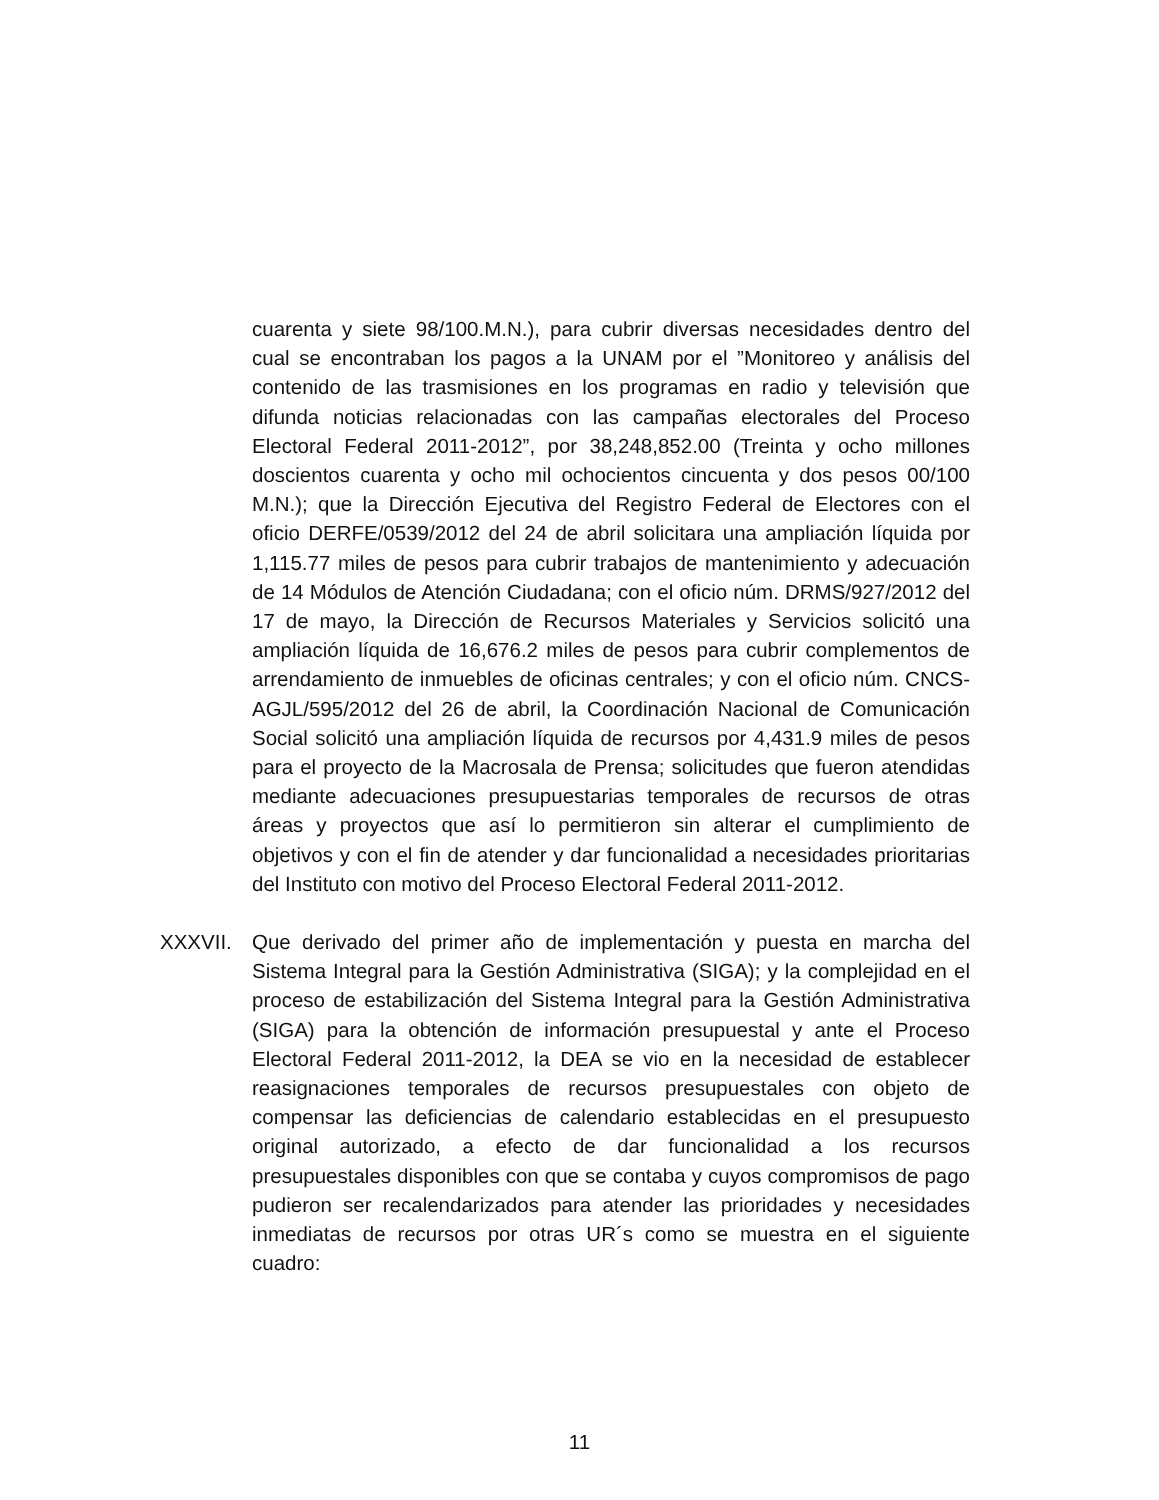cuarenta y siete 98/100.M.N.), para cubrir diversas necesidades dentro del cual se encontraban los pagos a la UNAM por el ”Monitoreo y análisis del contenido de las trasmisiones en los programas en radio y televisión que difunda noticias relacionadas con las campañas electorales del Proceso Electoral Federal 2011-2012”, por 38,248,852.00 (Treinta y ocho millones doscientos cuarenta y ocho mil ochocientos cincuenta y dos pesos 00/100 M.N.); que la Dirección Ejecutiva del Registro Federal de Electores con el oficio DERFE/0539/2012 del 24 de abril solicitara una ampliación líquida por 1,115.77 miles de pesos para cubrir trabajos de mantenimiento y adecuación de 14 Módulos de Atención Ciudadana; con el oficio núm. DRMS/927/2012 del 17 de mayo, la Dirección de Recursos Materiales y Servicios solicitó una ampliación líquida de 16,676.2 miles de pesos para cubrir complementos de arrendamiento de inmuebles de oficinas centrales; y con el oficio núm. CNCS-AGJL/595/2012 del 26 de abril, la Coordinación Nacional de Comunicación Social solicitó una ampliación líquida de recursos por 4,431.9 miles de pesos para el proyecto de la Macrosala de Prensa; solicitudes que fueron atendidas mediante adecuaciones presupuestarias temporales de recursos de otras áreas y proyectos que así lo permitieron sin alterar el cumplimiento de objetivos y con el fin de atender y dar funcionalidad a necesidades prioritarias del Instituto con motivo del Proceso Electoral Federal 2011-2012.
XXXVII. Que derivado del primer año de implementación y puesta en marcha del Sistema Integral para la Gestión Administrativa (SIGA); y la complejidad en el proceso de estabilización del Sistema Integral para la Gestión Administrativa (SIGA) para la obtención de información presupuestal y ante el Proceso Electoral Federal 2011-2012, la DEA se vio en la necesidad de establecer reasignaciones temporales de recursos presupuestales con objeto de compensar las deficiencias de calendario establecidas en el presupuesto original autorizado, a efecto de dar funcionalidad a los recursos presupuestales disponibles con que se contaba y cuyos compromisos de pago pudieron ser recalendarizados para atender las prioridades y necesidades inmediatas de recursos por otras UR´s como se muestra en el siguiente cuadro:
11